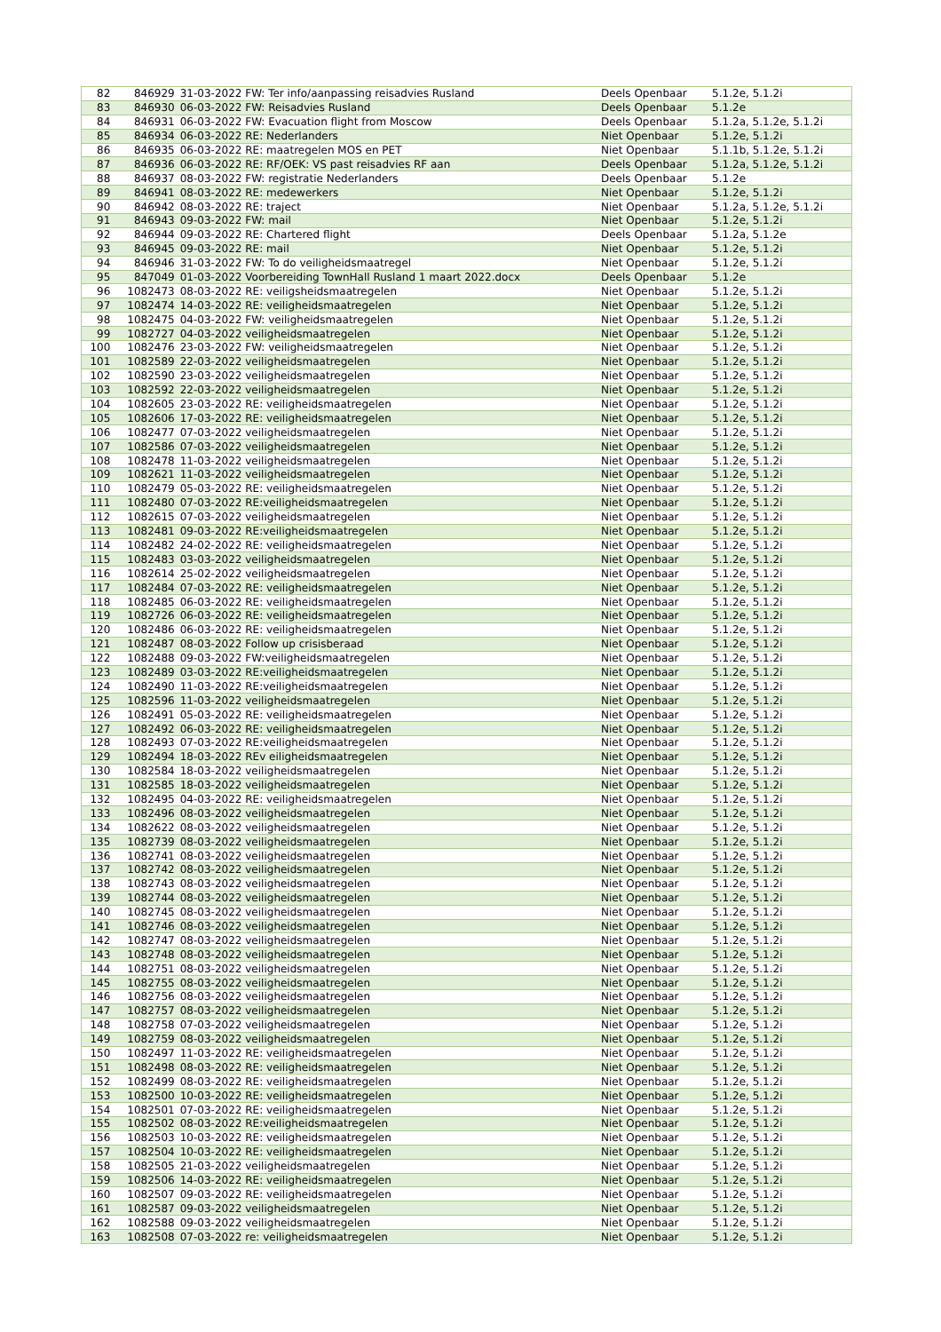| 82 | 846929 | 31-03-2022 FW: Ter info/aanpassing reisadvies Rusland | Deels Openbaar | 5.1.2e, 5.1.2i |
| 83 | 846930 | 06-03-2022 FW: Reisadvies Rusland | Deels Openbaar | 5.1.2e |
| 84 | 846931 | 06-03-2022 FW: Evacuation flight from Moscow | Deels Openbaar | 5.1.2a, 5.1.2e, 5.1.2i |
| 85 | 846934 | 06-03-2022 RE: Nederlanders | Niet Openbaar | 5.1.2e, 5.1.2i |
| 86 | 846935 | 06-03-2022 RE: maatregelen MOS en PET | Niet Openbaar | 5.1.1b, 5.1.2e, 5.1.2i |
| 87 | 846936 | 06-03-2022 RE: RF/OEK: VS past reisadvies RF aan | Deels Openbaar | 5.1.2a, 5.1.2e, 5.1.2i |
| 88 | 846937 | 08-03-2022 FW: registratie Nederlanders | Deels Openbaar | 5.1.2e |
| 89 | 846941 | 08-03-2022 RE: medewerkers | Niet Openbaar | 5.1.2e, 5.1.2i |
| 90 | 846942 | 08-03-2022 RE: traject | Niet Openbaar | 5.1.2a, 5.1.2e, 5.1.2i |
| 91 | 846943 | 09-03-2022 FW: mail | Niet Openbaar | 5.1.2e, 5.1.2i |
| 92 | 846944 | 09-03-2022 RE: Chartered flight | Deels Openbaar | 5.1.2a, 5.1.2e |
| 93 | 846945 | 09-03-2022 RE: mail | Niet Openbaar | 5.1.2e, 5.1.2i |
| 94 | 846946 | 31-03-2022 FW: To do veiligheidsmaatregel | Niet Openbaar | 5.1.2e, 5.1.2i |
| 95 | 847049 | 01-03-2022 Voorbereiding TownHall Rusland 1 maart 2022.docx | Deels Openbaar | 5.1.2e |
| 96 | 1082473 | 08-03-2022 RE: veiligsheidsmaatregelen | Niet Openbaar | 5.1.2e, 5.1.2i |
| 97 | 1082474 | 14-03-2022 RE: veiligheidsmaatregelen | Niet Openbaar | 5.1.2e, 5.1.2i |
| 98 | 1082475 | 04-03-2022 FW: veiligheidsmaatregelen | Niet Openbaar | 5.1.2e, 5.1.2i |
| 99 | 1082727 | 04-03-2022 veiligheidsmaatregelen | Niet Openbaar | 5.1.2e, 5.1.2i |
| 100 | 1082476 | 23-03-2022 FW: veiligheidsmaatregelen | Niet Openbaar | 5.1.2e, 5.1.2i |
| 101 | 1082589 | 22-03-2022 veiligheidsmaatregelen | Niet Openbaar | 5.1.2e, 5.1.2i |
| 102 | 1082590 | 23-03-2022 veiligheidsmaatregelen | Niet Openbaar | 5.1.2e, 5.1.2i |
| 103 | 1082592 | 22-03-2022 veiligheidsmaatregelen | Niet Openbaar | 5.1.2e, 5.1.2i |
| 104 | 1082605 | 23-03-2022 RE: veiligheidsmaatregelen | Niet Openbaar | 5.1.2e, 5.1.2i |
| 105 | 1082606 | 17-03-2022 RE: veiligheidsmaatregelen | Niet Openbaar | 5.1.2e, 5.1.2i |
| 106 | 1082477 | 07-03-2022 veiligheidsmaatregelen | Niet Openbaar | 5.1.2e, 5.1.2i |
| 107 | 1082586 | 07-03-2022 veiligheidsmaatregelen | Niet Openbaar | 5.1.2e, 5.1.2i |
| 108 | 1082478 | 11-03-2022 veiligheidsmaatregelen | Niet Openbaar | 5.1.2e, 5.1.2i |
| 109 | 1082621 | 11-03-2022 veiligheidsmaatregelen | Niet Openbaar | 5.1.2e, 5.1.2i |
| 110 | 1082479 | 05-03-2022 RE: veiligheidsmaatregelen | Niet Openbaar | 5.1.2e, 5.1.2i |
| 111 | 1082480 | 07-03-2022 RE:veiligheidsmaatregelen | Niet Openbaar | 5.1.2e, 5.1.2i |
| 112 | 1082615 | 07-03-2022 veiligheidsmaatregelen | Niet Openbaar | 5.1.2e, 5.1.2i |
| 113 | 1082481 | 09-03-2022 RE:veiligheidsmaatregelen | Niet Openbaar | 5.1.2e, 5.1.2i |
| 114 | 1082482 | 24-02-2022 RE: veiligheidsmaatregelen | Niet Openbaar | 5.1.2e, 5.1.2i |
| 115 | 1082483 | 03-03-2022 veiligheidsmaatregelen | Niet Openbaar | 5.1.2e, 5.1.2i |
| 116 | 1082614 | 25-02-2022 veiligheidsmaatregelen | Niet Openbaar | 5.1.2e, 5.1.2i |
| 117 | 1082484 | 07-03-2022 RE: veiligheidsmaatregelen | Niet Openbaar | 5.1.2e, 5.1.2i |
| 118 | 1082485 | 06-03-2022 RE: veiligheidsmaatregelen | Niet Openbaar | 5.1.2e, 5.1.2i |
| 119 | 1082726 | 06-03-2022 RE: veiligheidsmaatregelen | Niet Openbaar | 5.1.2e, 5.1.2i |
| 120 | 1082486 | 06-03-2022 RE: veiligheidsmaatregelen | Niet Openbaar | 5.1.2e, 5.1.2i |
| 121 | 1082487 | 08-03-2022 Follow up crisisberaad | Niet Openbaar | 5.1.2e, 5.1.2i |
| 122 | 1082488 | 09-03-2022 FW:veiligheidsmaatregelen | Niet Openbaar | 5.1.2e, 5.1.2i |
| 123 | 1082489 | 03-03-2022 RE:veiligheidsmaatregelen | Niet Openbaar | 5.1.2e, 5.1.2i |
| 124 | 1082490 | 11-03-2022 RE:veiligheidsmaatregelen | Niet Openbaar | 5.1.2e, 5.1.2i |
| 125 | 1082596 | 11-03-2022 veiligheidsmaatregelen | Niet Openbaar | 5.1.2e, 5.1.2i |
| 126 | 1082491 | 05-03-2022 RE: veiligheidsmaatregelen | Niet Openbaar | 5.1.2e, 5.1.2i |
| 127 | 1082492 | 06-03-2022 RE: veiligheidsmaatregelen | Niet Openbaar | 5.1.2e, 5.1.2i |
| 128 | 1082493 | 07-03-2022 RE:veiligheidsmaatregelen | Niet Openbaar | 5.1.2e, 5.1.2i |
| 129 | 1082494 | 18-03-2022 REv eiligheidsmaatregelen | Niet Openbaar | 5.1.2e, 5.1.2i |
| 130 | 1082584 | 18-03-2022 veiligheidsmaatregelen | Niet Openbaar | 5.1.2e, 5.1.2i |
| 131 | 1082585 | 18-03-2022 veiligheidsmaatregelen | Niet Openbaar | 5.1.2e, 5.1.2i |
| 132 | 1082495 | 04-03-2022 RE: veiligheidsmaatregelen | Niet Openbaar | 5.1.2e, 5.1.2i |
| 133 | 1082496 | 08-03-2022 veiligheidsmaatregelen | Niet Openbaar | 5.1.2e, 5.1.2i |
| 134 | 1082622 | 08-03-2022 veiligheidsmaatregelen | Niet Openbaar | 5.1.2e, 5.1.2i |
| 135 | 1082739 | 08-03-2022 veiligheidsmaatregelen | Niet Openbaar | 5.1.2e, 5.1.2i |
| 136 | 1082741 | 08-03-2022 veiligheidsmaatregelen | Niet Openbaar | 5.1.2e, 5.1.2i |
| 137 | 1082742 | 08-03-2022 veiligheidsmaatregelen | Niet Openbaar | 5.1.2e, 5.1.2i |
| 138 | 1082743 | 08-03-2022 veiligheidsmaatregelen | Niet Openbaar | 5.1.2e, 5.1.2i |
| 139 | 1082744 | 08-03-2022 veiligheidsmaatregelen | Niet Openbaar | 5.1.2e, 5.1.2i |
| 140 | 1082745 | 08-03-2022 veiligheidsmaatregelen | Niet Openbaar | 5.1.2e, 5.1.2i |
| 141 | 1082746 | 08-03-2022 veiligheidsmaatregelen | Niet Openbaar | 5.1.2e, 5.1.2i |
| 142 | 1082747 | 08-03-2022 veiligheidsmaatregelen | Niet Openbaar | 5.1.2e, 5.1.2i |
| 143 | 1082748 | 08-03-2022 veiligheidsmaatregelen | Niet Openbaar | 5.1.2e, 5.1.2i |
| 144 | 1082751 | 08-03-2022 veiligheidsmaatregelen | Niet Openbaar | 5.1.2e, 5.1.2i |
| 145 | 1082755 | 08-03-2022 veiligheidsmaatregelen | Niet Openbaar | 5.1.2e, 5.1.2i |
| 146 | 1082756 | 08-03-2022 veiligheidsmaatregelen | Niet Openbaar | 5.1.2e, 5.1.2i |
| 147 | 1082757 | 08-03-2022 veiligheidsmaatregelen | Niet Openbaar | 5.1.2e, 5.1.2i |
| 148 | 1082758 | 07-03-2022 veiligheidsmaatregelen | Niet Openbaar | 5.1.2e, 5.1.2i |
| 149 | 1082759 | 08-03-2022 veiligheidsmaatregelen | Niet Openbaar | 5.1.2e, 5.1.2i |
| 150 | 1082497 | 11-03-2022 RE: veiligheidsmaatregelen | Niet Openbaar | 5.1.2e, 5.1.2i |
| 151 | 1082498 | 08-03-2022 RE: veiligheidsmaatregelen | Niet Openbaar | 5.1.2e, 5.1.2i |
| 152 | 1082499 | 08-03-2022 RE: veiligheidsmaatregelen | Niet Openbaar | 5.1.2e, 5.1.2i |
| 153 | 1082500 | 10-03-2022 RE: veiligheidsmaatregelen | Niet Openbaar | 5.1.2e, 5.1.2i |
| 154 | 1082501 | 07-03-2022 RE: veiligheidsmaatregelen | Niet Openbaar | 5.1.2e, 5.1.2i |
| 155 | 1082502 | 08-03-2022 RE:veiligheidsmaatregelen | Niet Openbaar | 5.1.2e, 5.1.2i |
| 156 | 1082503 | 10-03-2022 RE: veiligheidsmaatregelen | Niet Openbaar | 5.1.2e, 5.1.2i |
| 157 | 1082504 | 10-03-2022 RE: veiligheidsmaatregelen | Niet Openbaar | 5.1.2e, 5.1.2i |
| 158 | 1082505 | 21-03-2022 veiligheidsmaatregelen | Niet Openbaar | 5.1.2e, 5.1.2i |
| 159 | 1082506 | 14-03-2022 RE: veiligheidsmaatregelen | Niet Openbaar | 5.1.2e, 5.1.2i |
| 160 | 1082507 | 09-03-2022 RE: veiligheidsmaatregelen | Niet Openbaar | 5.1.2e, 5.1.2i |
| 161 | 1082587 | 09-03-2022 veiligheidsmaatregelen | Niet Openbaar | 5.1.2e, 5.1.2i |
| 162 | 1082588 | 09-03-2022 veiligheidsmaatregelen | Niet Openbaar | 5.1.2e, 5.1.2i |
| 163 | 1082508 | 07-03-2022 re: veiligheidsmaatregelen | Niet Openbaar | 5.1.2e, 5.1.2i |